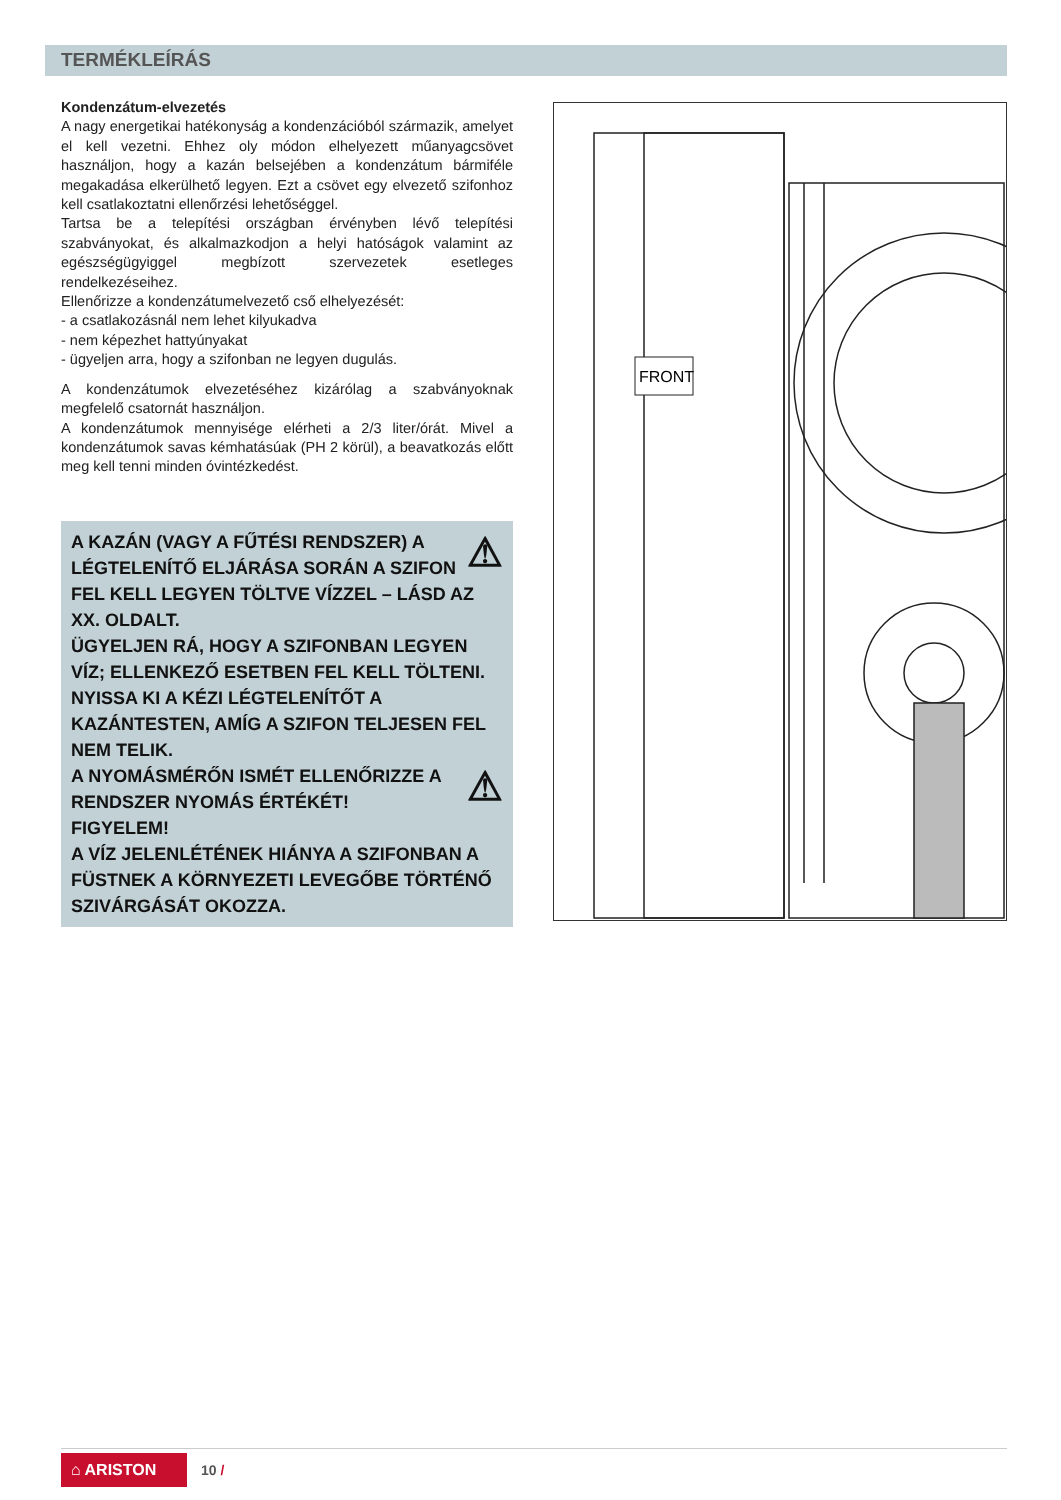TERMÉKLEÍRÁS
Kondenzátum-elvezetés
A nagy energetikai hatékonyság a kondenzációból származik, amelyet el kell vezetni. Ehhez oly módon elhelyezett műanyagcsövet használjon, hogy a kazán belsejében a kondenzátum bármiféle megakadása elkerülhető legyen. Ezt a csövet egy elvezető szifonhoz kell csatlakoztatni ellenőrzési lehetőséggel.
Tartsa be a telepítési országban érvényben lévő telepítési szabványokat, és alkalmazkodjon a helyi hatóságok valamint az egészségügyiggel megbízott szervezetek esetleges rendelkezéseihez.
Ellenőrizze a kondenzátumelvezető cső elhelyezését:
- a csatlakozásnál nem lehet kilyukadva
- nem képezhet hattyúnyakat
- ügyeljen arra, hogy a szifonban ne legyen dugulás.
A kondenzátumok elvezetéséhez kizárólag a szabványoknak megfelelő csatornát használjon.
A kondenzátumok mennyisége elérheti a 2/3 liter/órát. Mivel a kondenzátumok savas kémhatásúak (PH 2 körül), a beavatkozás előtt meg kell tenni minden óvintézkedést.
⚠
A KAZÁN (VAGY A FŰTÉSI RENDSZER) A LÉGTELENÍTŐ ELJÁRÁSA SORÁN A SZIFON FEL KELL LEGYEN TÖLTVE VÍZZEL – LÁSD AZ XX. OLDALT.
ÜGYELJEN RÁ, HOGY A SZIFONBAN LEGYEN VÍZ; ELLENKEZŐ ESETBEN FEL KELL TÖLTENI.
NYISSA KI A KÉZI LÉGTELENÍTŐT A KAZÁNTESTEN, AMÍG A SZIFON TELJESEN FEL NEM TELIK.
⚠
A NYOMÁSMÉRŐN ISMÉT ELLENŐRIZZE A RENDSZER NYOMÁS ÉRTÉKÉT!
FIGYELEM!
A VÍZ JELENLÉTÉNEK HIÁNYA A SZIFONBAN A FÜSTNEK A KÖRNYEZETI LEVEGŐBE TÖRTÉNŐ SZIVÁRGÁSÁT OKOZZA.
FRONT
⌂ ARISTON
10 /